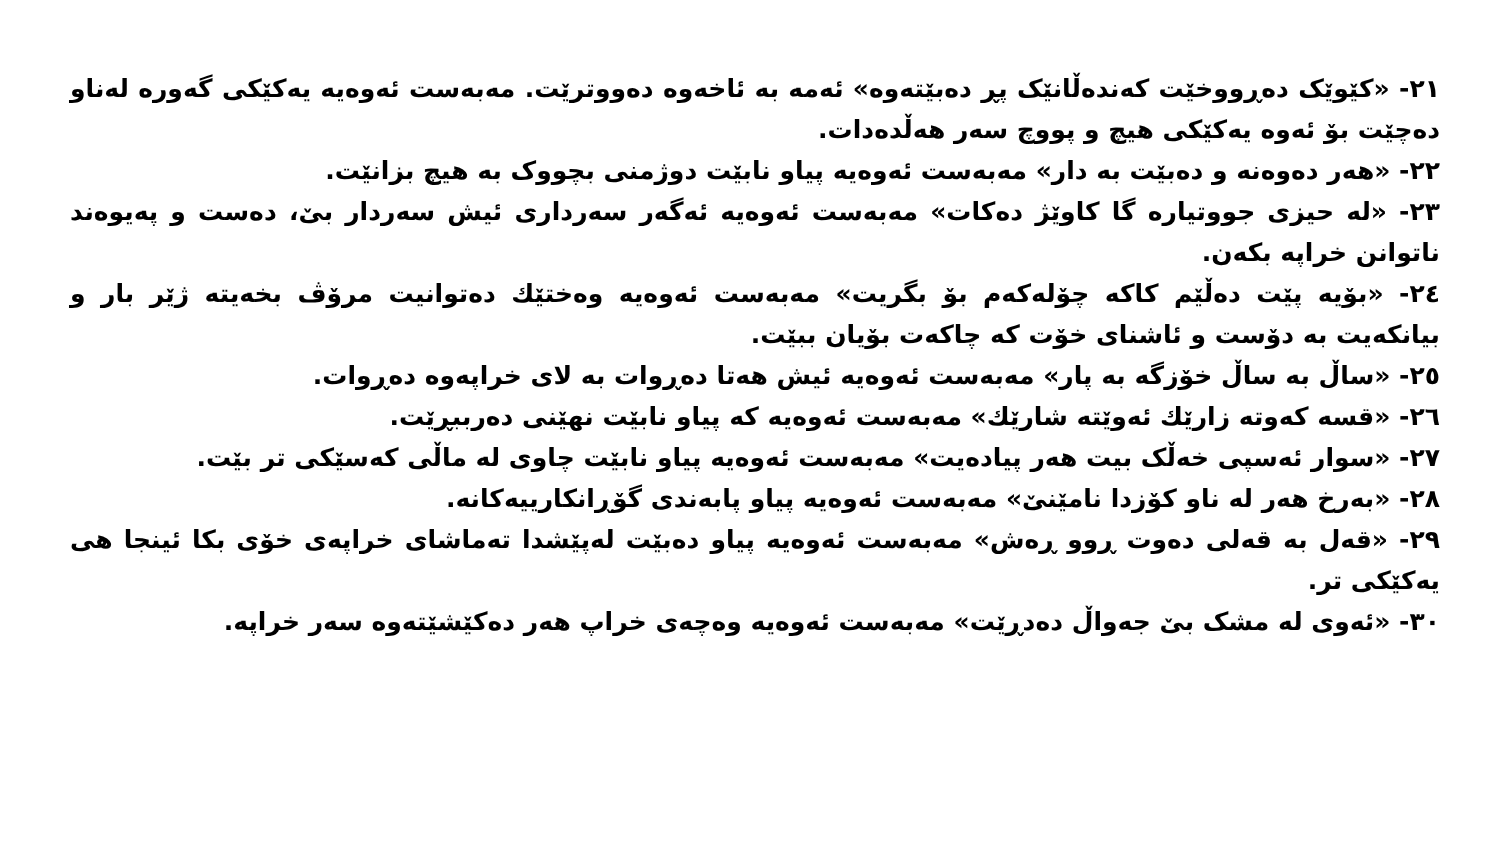٢١- «كێوێک دەڕووخێت کەندەڵانێک پڕ دەبێتەوە» ئەمە بە ئاخەوە دەووترێت. مەبەست ئەوەیە یەکێکی گەورە لەناو دەچێت بۆ ئەوە یەکێکی هیچ و پووچ سەر هەڵدەدات.
٢٢- «هەر دەوەنە و دەبێت بە دار» مەبەست ئەوەیە پیاو نابێت دوژمنی بچووک بە هیچ بزانێت.
٢٣- «لە حیزی جووتیارە گا کاوێژ دەکات» مەبەست ئەوەیە ئەگەر سەرداری ئیش سەردار بێ، دەست و پەیوەند ناتوانن خراپە بکەن.
٢٤- «بۆیە پێت دەڵێم کاکە چۆلەکەم بۆ بگریت» مەبەست ئەوەیە وەختێك دەتوانیت مرۆڤ بخەیتە ژێر بار و بیانکەیت بە دۆست و ئاشنای خۆت کە چاکەت بۆیان ببێت.
٢٥- «ساڵ بە ساڵ خۆزگە بە پار» مەبەست ئەوەیە ئیش هەتا دەڕوات بە لای خراپەوە دەڕوات.
٢٦- «قسە کەوتە زارێك ئەوێتە شارێك» مەبەست ئەوەیە کە پیاو نابێت نهێنی دەرببڕێت.
٢٧- «سوار ئەسپی خەڵک بیت هەر پیادەیت» مەبەست ئەوەیە پیاو نابێت چاوی لە ماڵی کەسێکی تر بێت.
٢٨- «بەرخ هەر لە ناو کۆزدا نامێنێ» مەبەست ئەوەیە پیاو پابەندی گۆڕانکارییەکانە.
٢٩- «قەل بە قەلی دەوت ڕوو ڕەش» مەبەست ئەوەیە پیاو دەبێت لەپێشدا تەماشای خراپەی خۆی بکا ئینجا هی یەکێکی تر.
٣٠- «ئەوی لە مشک بێ جەواڵ دەدڕێت» مەبەست ئەوەیە وەچەی خراپ هەر دەکێشێتەوە سەر خراپە.